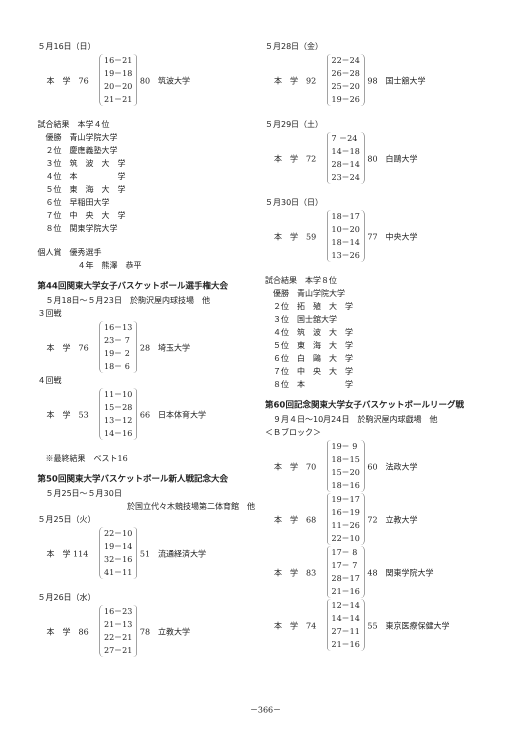５月16日（日）
本　学　76
16－21
19－18
20－20
21－21
80　筑波大学
試合結果　本学４位
　優勝　青山学院大学
　２位　慶應義塾大学
　３位　筑　波　大　学
　４位　本　　　　　学
　５位　東　海　大　学
　６位　早稲田大学
　７位　中　央　大　学
　８位　関東学院大学
個人賞　優秀選手
　　　　　４年　熊澤　恭平
第44回関東大学女子バスケットボール選手権大会
　５月18日～５月23日　於駒沢屋内球技場　他
３回戦
本　学　76
16－13
23－ 7
19－ 2
18－ 6
28　埼玉大学
４回戦
本　学　53
11－10
15－28
13－12
14－16
66　日本体育大学
　※最終結果　ベスト16
第50回関東大学バスケットボール新人戦記念大会
　５月25日～５月30日
於国立代々木競技場第二体育館　他
５月25日（火）
本　学 114
22－10
19－14
32－16
41－11
51　流通経済大学
５月26日（水）
本　学　86
16－23
21－13
22－21
27－21
78　立教大学
５月28日（金）
本　学　92
22－24
26－28
25－20
19－26
98　国士舘大学
５月29日（土）
本　学　72
7 －24
14－18
28－14
23－24
80　白鷗大学
５月30日（日）
本　学　59
18－17
10－20
18－14
13－26
77　中央大学
試合結果　本学８位
　優勝　青山学院大学
　２位　拓　殖　大　学
　３位　国士舘大学
　４位　筑　波　大　学
　５位　東　海　大　学
　６位　白　鷗　大　学
　７位　中　央　大　学
　８位　本　　　　　学
第60回記念関東大学女子バスケットボールリーグ戦
　９月４日～10月24日　於駒沢屋内球戯場　他
＜Ｂブロック＞
本　学　70
19－ 9
18－15
15－20
18－16
60　法政大学
本　学　68
19－17
16－19
11－26
22－10
72　立教大学
本　学　83
17－ 8
17－ 7
28－17
21－16
48　関東学院大学
本　学　74
12－14
14－14
27－11
21－16
55　東京医療保健大学
－366－